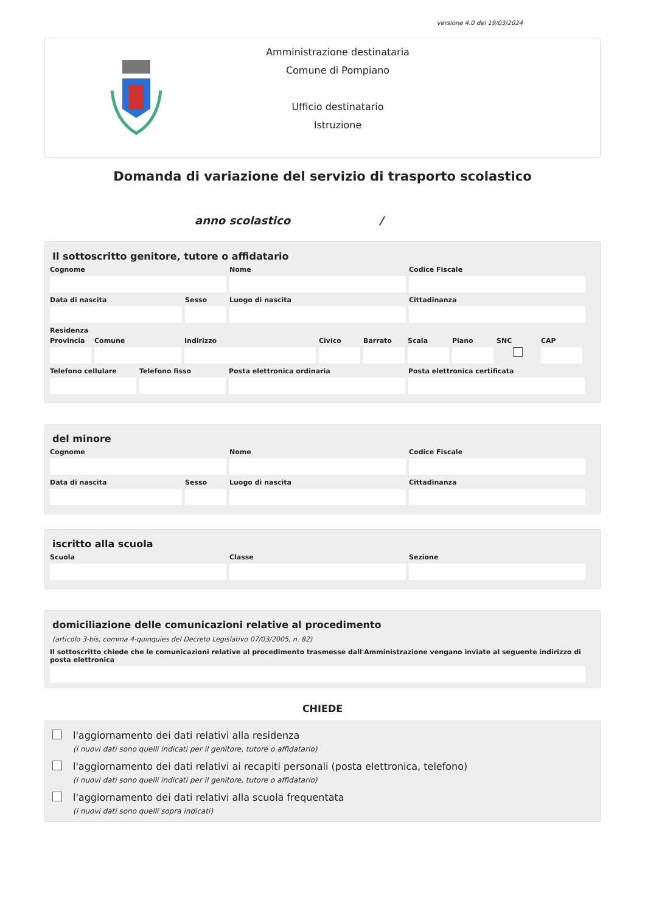versione 4.0 del 19/03/2024
Amministrazione destinataria
Comune di Pompiano
Ufficio destinatario
Istruzione
Domanda di variazione del servizio di trasporto scolastico
anno scolastico /
Il sottoscritto genitore, tutore o affidatario
Cognome Nome Codice Fiscale
Data di nascita Sesso Luogo di nascita Cittadinanza
Residenza
Provincia
Comune Indirizzo Civico Barrato Scala Piano SNC CAP
Telefono cellulare
Telefono fisso Posta elettronica ordinaria Posta elettronica certificata
del minore
Cognome Nome Codice Fiscale
Data di nascita Sesso Luogo di nascita Cittadinanza
iscritto alla scuola
Scuola Classe Sezione
domiciliazione delle comunicazioni relative al procedimento
(articolo 3-bis, comma 4-quinquies del Decreto Legislativo 07/03/2005, n. 82)
Il sottoscritto chiede che le comunicazioni relative al procedimento trasmesse dall'Amministrazione vengano inviate al seguente indirizzo di posta elettronica
CHIEDE
l'aggiornamento dei dati relativi alla residenza
(i nuovi dati sono quelli indicati per il genitore, tutore o affidatario)
l'aggiornamento dei dati relativi ai recapiti personali (posta elettronica, telefono)
(i nuovi dati sono quelli indicati per il genitore, tutore o affidatario)
l'aggiornamento dei dati relativi alla scuola frequentata
(i nuovi dati sono quelli sopra indicati)